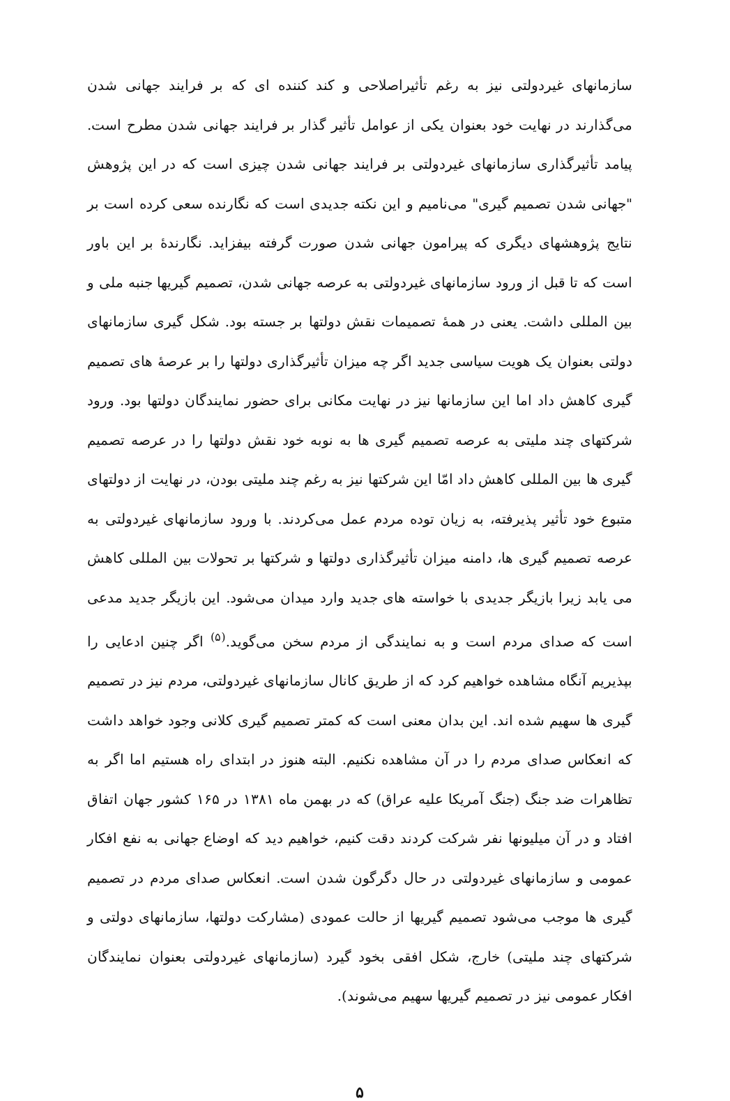سازمانهای غیردولتی نیز به رغم تأثیراصلاحی و کند کننده ای که بر فرایند جهانی شدن می‌گذارند در نهایت خود بعنوان یکی از عوامل تأثیر گذار بر فرایند جهانی شدن مطرح است. پیامد تأثیرگذاری سازمانهای غیردولتی بر فرایند جهانی شدن چیزی است که در این پژوهش "جهانی شدن تصمیم گیری" می‌نامیم و این نکته جدیدی است که نگارنده سعی کرده است بر نتایج پژوهشهای دیگری که پیرامون جهانی شدن صورت گرفته بیفزاید. نگارندهٔ بر این باور است که تا قبل از ورود سازمانهای غیردولتی به عرصه جهانی شدن، تصمیم گیریها جنبه ملی و بین المللی داشت. یعنی در همهٔ تصمیمات نقش دولتها بر جسته بود. شکل گیری سازمانهای دولتی بعنوان یک هویت سیاسی جدید اگر چه میزان تأثیرگذاری دولتها را بر عرصهٔ های تصمیم گیری کاهش داد اما این سازمانها نیز در نهایت مکانی برای حضور نمایندگان دولتها بود. ورود شرکتهای چند ملیتی به عرصه تصمیم گیری ها به نوبه خود نقش دولتها را در عرصه تصمیم گیری ها بین المللی کاهش داد امّا این شرکتها نیز به رغم چند ملیتی بودن، در نهایت از دولتهای متبوع خود تأثیر پذیرفته، به زیان توده مردم عمل می‌کردند. با ورود سازمانهای غیردولتی به عرصه تصمیم گیری ها، دامنه میزان تأثیرگذاری دولتها و شرکتها بر تحولات بین المللی کاهش می یابد زیرا بازیگر جدیدی با خواسته های جدید وارد میدان می‌شود. این بازیگر جدید مدعی است که صدای مردم است و به نمایندگی از مردم سخن می‌گوید.<sup>(۵)</sup> اگر چنین ادعایی را بپذیریم آنگاه مشاهده خواهیم کرد که از طریق کانال سازمانهای غیردولتی، مردم نیز در تصمیم گیری ها سهیم شده اند. این بدان معنی است که کمتر تصمیم گیری کلانی وجود خواهد داشت که انعکاس صدای مردم را در آن مشاهده نکنیم. البته هنوز در ابتدای راه هستیم اما اگر به تظاهرات ضد جنگ (جنگ آمریکا علیه عراق) که در بهمن ماه ۱۳۸۱ در ۱۶۵ کشور جهان اتفاق افتاد و در آن میلیونها نفر شرکت کردند دقت کنیم، خواهیم دید که اوضاع جهانی به نفع افکار عمومی و سازمانهای غیردولتی در حال دگرگون شدن است. انعکاس صدای مردم در تصمیم گیری ها موجب می‌شود تصمیم گیریها از حالت عمودی (مشارکت دولتها، سازمانهای دولتی و شرکتهای چند ملیتی) خارج، شکل افقی بخود گیرد (سازمانهای غیردولتی بعنوان نمایندگان افکار عمومی نیز در تصمیم گیریها سهیم می‌شوند).
۵